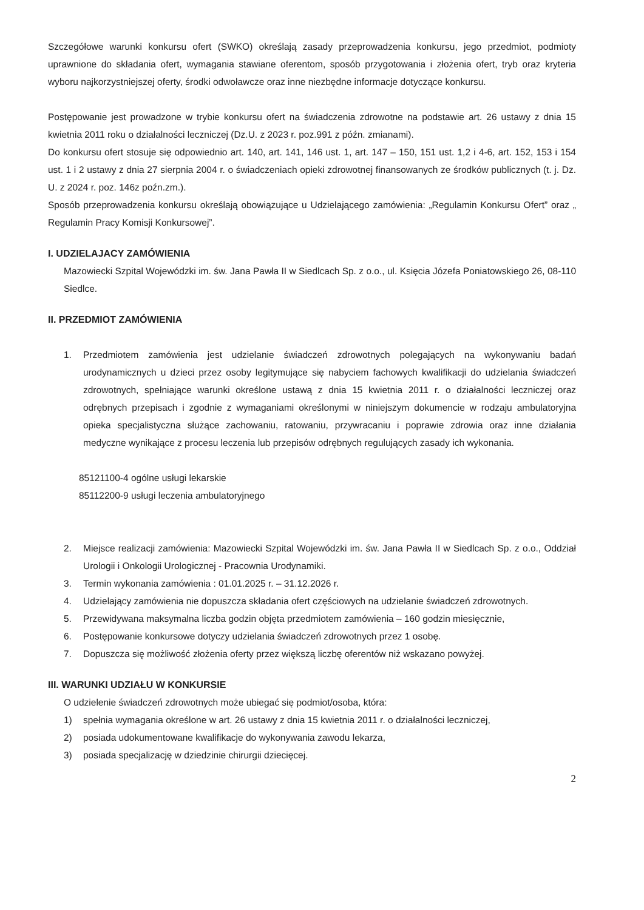Szczegółowe warunki konkursu ofert (SWKO) określają zasady przeprowadzenia konkursu, jego przedmiot, podmioty uprawnione do składania ofert, wymagania stawiane oferentom, sposób przygotowania i złożenia ofert, tryb oraz kryteria wyboru najkorzystniejszej oferty, środki odwoławcze oraz inne niezbędne informacje dotyczące konkursu.
Postępowanie jest prowadzone w trybie konkursu ofert na świadczenia zdrowotne na podstawie art. 26 ustawy z dnia 15 kwietnia 2011 roku o działalności leczniczej (Dz.U. z 2023 r. poz.991 z późn. zmianami).
Do konkursu ofert stosuje się odpowiednio art. 140, art. 141, 146 ust. 1, art. 147 – 150, 151 ust. 1,2 i 4-6, art. 152, 153 i 154 ust. 1 i 2 ustawy z dnia 27 sierpnia 2004 r. o świadczeniach opieki zdrowotnej finansowanych ze środków publicznych (t. j. Dz. U. z 2024 r. poz. 146z poźn.zm.).
Sposób przeprowadzenia konkursu określają obowiązujące u Udzielającego zamówienia: „Regulamin Konkursu Ofert” oraz „ Regulamin Pracy Komisji Konkursowej”.
I. UDZIELAJACY ZAMÓWIENIA
Mazowiecki Szpital Wojewódzki im. św. Jana Pawła II w Siedlcach Sp. z o.o., ul. Księcia Józefa Poniatowskiego 26, 08-110 Siedlce.
II. PRZEDMIOT ZAMÓWIENIA
1. Przedmiotem zamówienia jest udzielanie świadczeń zdrowotnych polegających na wykonywaniu badań urodynamicznych u dzieci przez osoby legitymujące się nabyciem fachowych kwalifikacji do udzielania świadczeń zdrowotnych, spełniające warunki określone ustawą z dnia 15 kwietnia 2011 r. o działalności leczniczej oraz odrębnych przepisach i zgodnie z wymaganiami określonymi w niniejszym dokumencie w rodzaju ambulatoryjna opieka specjalistyczna służące zachowaniu, ratowaniu, przywracaniu i poprawie zdrowia oraz inne działania medyczne wynikające z procesu leczenia lub przepisów odrębnych regulujących zasady ich wykonania.
85121100-4 ogólne usługi lekarskie
85112200-9 usługi leczenia ambulatoryjnego
2. Miejsce realizacji zamówienia: Mazowiecki Szpital Wojewódzki im. św. Jana Pawła II w Siedlcach Sp. z o.o., Oddział Urologii i Onkologii Urologicznej - Pracownia Urodynamiki.
3. Termin wykonania zamówienia : 01.01.2025 r. – 31.12.2026 r.
4. Udzielający zamówienia nie dopuszcza składania ofert częściowych na udzielanie świadczeń zdrowotnych.
5. Przewidywana maksymalna liczba godzin objęta przedmiotem zamówienia – 160 godzin miesięcznie,
6. Postępowanie konkursowe dotyczy udzielania świadczeń zdrowotnych przez 1 osobę.
7. Dopuszcza się możliwość złożenia oferty przez większą liczbę oferentów niż wskazano powyżej.
III. WARUNKI UDZIAŁU W KONKURSIE
O udzielenie świadczeń zdrowotnych może ubiegać się podmiot/osoba, która:
1) spełnia wymagania określone w art. 26 ustawy z dnia 15 kwietnia 2011 r. o działalności leczniczej,
2) posiada udokumentowane kwalifikacje do wykonywania zawodu lekarza,
3) posiada specjalizację w dziedzinie chirurgii dziecięcej.
2